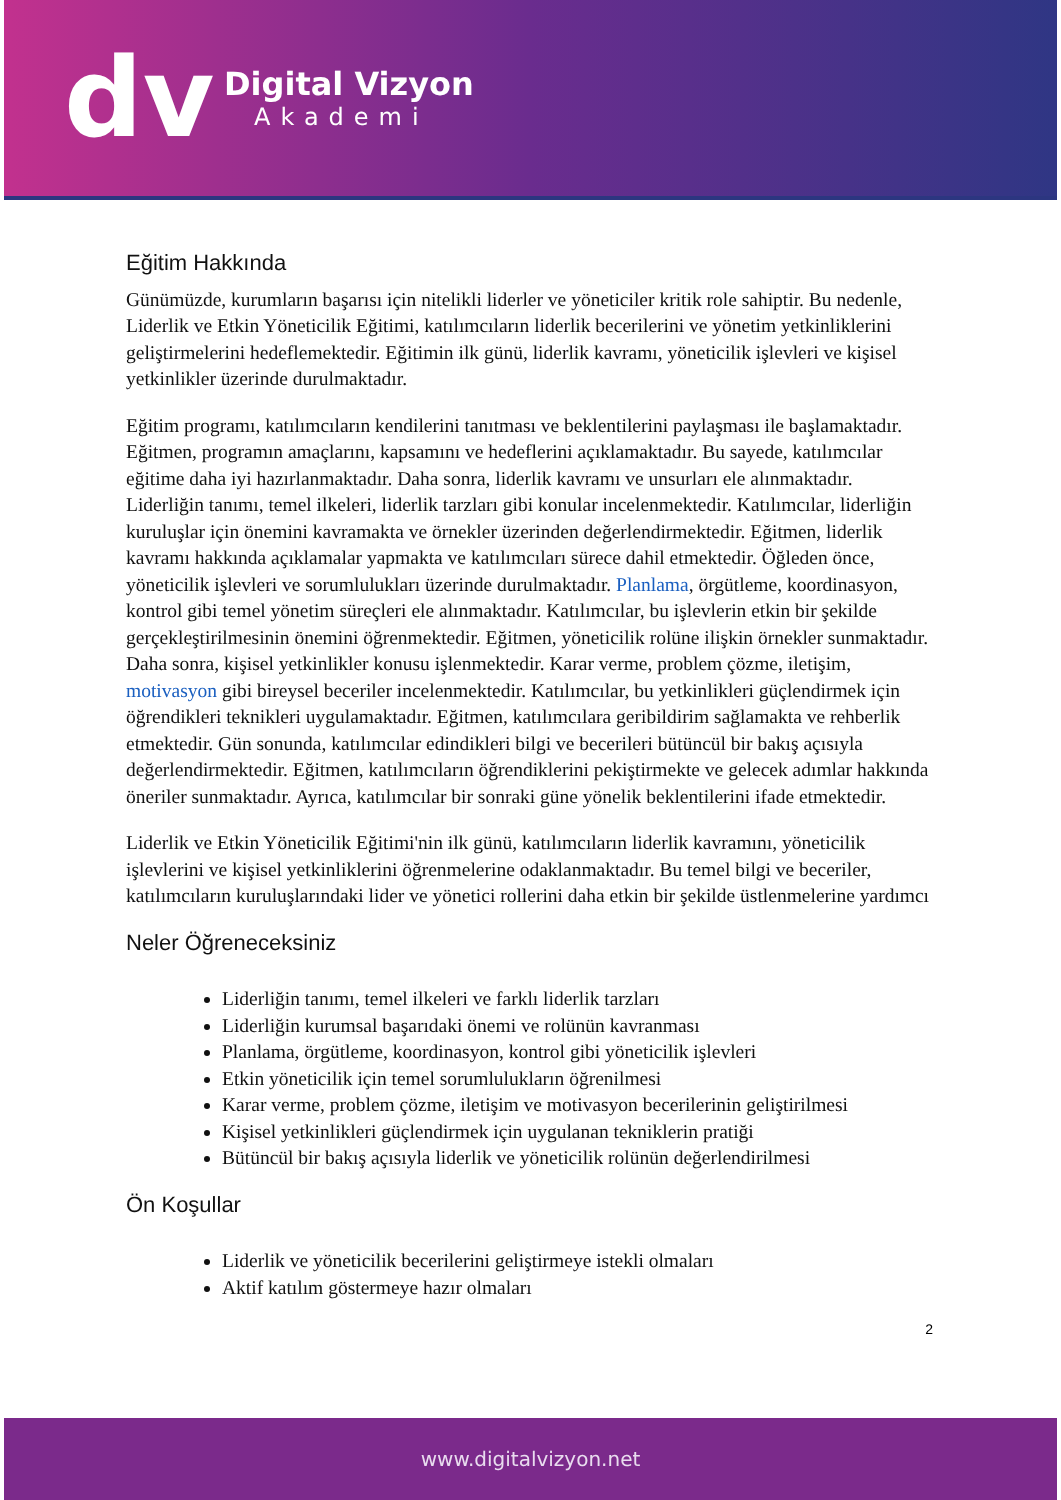dv
Digital Vizyon
Akademi
Eğitim Hakkında
Günümüzde, kurumların başarısı için nitelikli liderler ve yöneticiler kritik role sahiptir. Bu nedenle, Liderlik ve Etkin Yöneticilik Eğitimi, katılımcıların liderlik becerilerini ve yönetim yetkinliklerini geliştirmelerini hedeflemektedir. Eğitimin ilk günü, liderlik kavramı, yöneticilik işlevleri ve kişisel yetkinlikler üzerinde durulmaktadır.
Eğitim programı, katılımcıların kendilerini tanıtması ve beklentilerini paylaşması ile başlamaktadır. Eğitmen, programın amaçlarını, kapsamını ve hedeflerini açıklamaktadır. Bu sayede, katılımcılar eğitime daha iyi hazırlanmaktadır. Daha sonra, liderlik kavramı ve unsurları ele alınmaktadır. Liderliğin tanımı, temel ilkeleri, liderlik tarzları gibi konular incelenmektedir. Katılımcılar, liderliğin kuruluşlar için önemini kavramakta ve örnekler üzerinden değerlendirmektedir. Eğitmen, liderlik kavramı hakkında açıklamalar yapmakta ve katılımcıları sürece dahil etmektedir. Öğleden önce, yöneticilik işlevleri ve sorumlulukları üzerinde durulmaktadır. Planlama, örgütleme, koordinasyon, kontrol gibi temel yönetim süreçleri ele alınmaktadır. Katılımcılar, bu işlevlerin etkin bir şekilde gerçekleştirilmesinin önemini öğrenmektedir. Eğitmen, yöneticilik rolüne ilişkin örnekler sunmaktadır. Daha sonra, kişisel yetkinlikler konusu işlenmektedir. Karar verme, problem çözme, iletişim, motivasyon gibi bireysel beceriler incelenmektedir. Katılımcılar, bu yetkinlikleri güçlendirmek için öğrendikleri teknikleri uygulamaktadır. Eğitmen, katılımcılara geribildirim sağlamakta ve rehberlik etmektedir. Gün sonunda, katılımcılar edindikleri bilgi ve becerileri bütüncül bir bakış açısıyla değerlendirmektedir. Eğitmen, katılımcıların öğrendiklerini pekiştirmekte ve gelecek adımlar hakkında öneriler sunmaktadır. Ayrıca, katılımcılar bir sonraki güne yönelik beklentilerini ifade etmektedir.
Liderlik ve Etkin Yöneticilik Eğitimi'nin ilk günü, katılımcıların liderlik kavramını, yöneticilik işlevlerini ve kişisel yetkinliklerini öğrenmelerine odaklanmaktadır. Bu temel bilgi ve beceriler, katılımcıların kuruluşlarındaki lider ve yönetici rollerini daha etkin bir şekilde üstlenmelerine yardımcı
Neler Öğreneceksiniz
Liderliğin tanımı, temel ilkeleri ve farklı liderlik tarzları
Liderliğin kurumsal başarıdaki önemi ve rolünün kavranması
Planlama, örgütleme, koordinasyon, kontrol gibi yöneticilik işlevleri
Etkin yöneticilik için temel sorumlulukların öğrenilmesi
Karar verme, problem çözme, iletişim ve motivasyon becerilerinin geliştirilmesi
Kişisel yetkinlikleri güçlendirmek için uygulanan tekniklerin pratiği
Bütüncül bir bakış açısıyla liderlik ve yöneticilik rolünün değerlendirilmesi
Ön Koşullar
Liderlik ve yöneticilik becerilerini geliştirmeye istekli olmaları
Aktif katılım göstermeye hazır olmaları
2
www.digitalvizyon.net